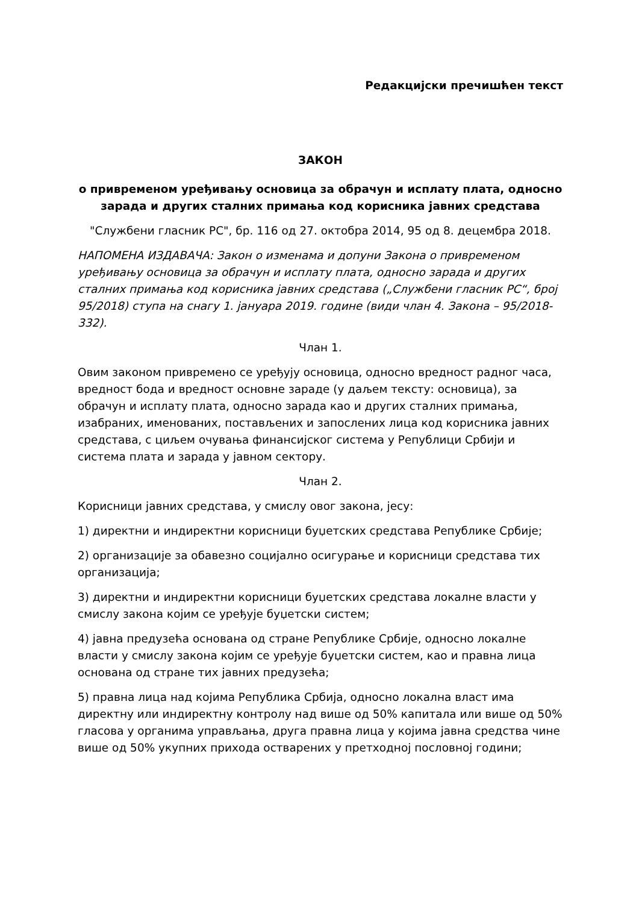Редакцијски пречишћен текст
ЗАКОН
о привременом уређивању основица за обрачун и исплату плата, односно зарада и других сталних примања код корисника јавних средстава
"Службени гласник РС", бр. 116 од 27. октобра 2014, 95 од 8. децембра 2018.
НАПОМЕНА ИЗДАВАЧА: Закон о изменама и допуни Закона о привременом уређивању основица за обрачун и исплату плата, односно зарада и других сталних примања код корисника јавних средстава („Службени гласник РС“, број 95/2018) ступа на снагу 1. јануара 2019. године (види члан 4. Закона – 95/2018-332).
Члан 1.
Овим законом привремено се уређују основица, односно вредност радног часа, вредност бода и вредност основне зараде (у даљем тексту: основица), за обрачун и исплату плата, односно зарада као и других сталних примања, изабраних, именованих, постављених и запослених лица код корисника јавних средстава, с циљем очувања финансијског система у Републици Србији и система плата и зарада у јавном сектору.
Члан 2.
Корисници јавних средстава, у смислу овог закона, јесу:
1) директни и индиректни корисници буџетских средстава Републике Србије;
2) организације за обавезно социјално осигурање и корисници средстава тих организација;
3) директни и индиректни корисници буџетских средстава локалне власти у смислу закона којим се уређује буџетски систем;
4) јавна предузећа основана од стране Републике Србије, односно локалне власти у смислу закона којим се уређује буџетски систем, као и правна лица основана од стране тих јавних предузећа;
5) правна лица над којима Република Србија, односно локална власт има директну или индиректну контролу над више од 50% капитала или више од 50% гласова у органима управљања, друга правна лица у којима јавна средства чине више од 50% укупних прихода остварених у претходној пословној години;